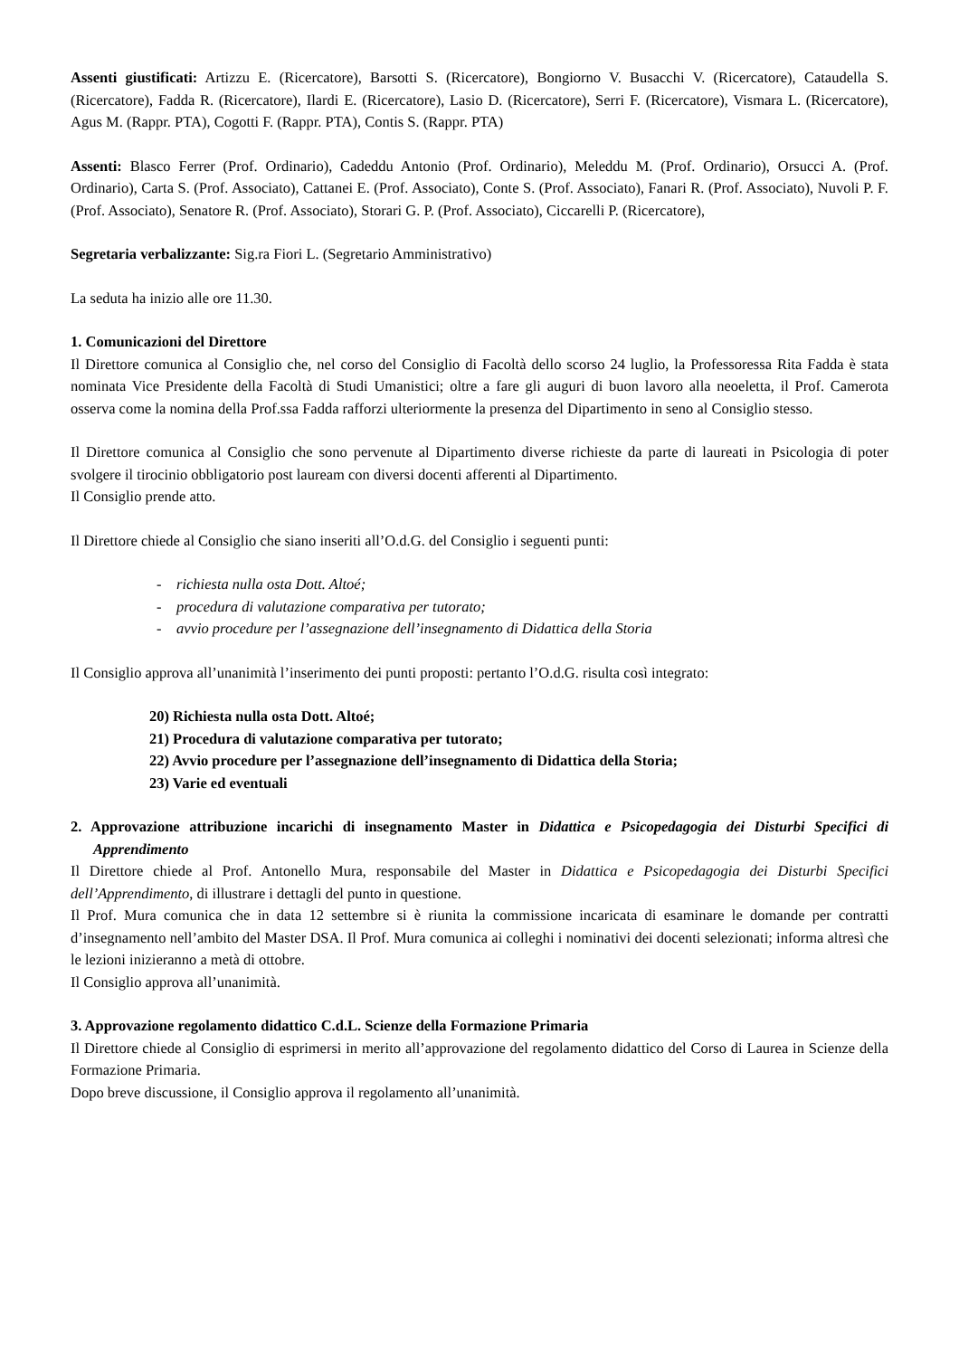Assenti giustificati: Artizzu E. (Ricercatore), Barsotti S. (Ricercatore), Bongiorno V. Busacchi V. (Ricercatore), Cataudella S. (Ricercatore), Fadda R. (Ricercatore), Ilardi E. (Ricercatore), Lasio D. (Ricercatore), Serri F. (Ricercatore), Vismara L. (Ricercatore), Agus M. (Rappr. PTA), Cogotti F. (Rappr. PTA), Contis S. (Rappr. PTA)
Assenti: Blasco Ferrer (Prof. Ordinario), Cadeddu Antonio (Prof. Ordinario), Meleddu M. (Prof. Ordinario), Orsucci A. (Prof. Ordinario), Carta S. (Prof. Associato), Cattanei E. (Prof. Associato), Conte S. (Prof. Associato), Fanari R. (Prof. Associato), Nuvoli P. F. (Prof. Associato), Senatore R. (Prof. Associato), Storari G. P. (Prof. Associato), Ciccarelli P. (Ricercatore),
Segretaria verbalizzante: Sig.ra Fiori L. (Segretario Amministrativo)
La seduta ha inizio alle ore 11.30.
1. Comunicazioni del Direttore
Il Direttore comunica al Consiglio che, nel corso del Consiglio di Facoltà dello scorso 24 luglio, la Professoressa Rita Fadda è stata nominata Vice Presidente della Facoltà di Studi Umanistici; oltre a fare gli auguri di buon lavoro alla neoeletta, il Prof. Camerota osserva come la nomina della Prof.ssa Fadda rafforzi ulteriormente la presenza del Dipartimento in seno al Consiglio stesso.
Il Direttore comunica al Consiglio che sono pervenute al Dipartimento diverse richieste da parte di laureati in Psicologia di poter svolgere il tirocinio obbligatorio post lauream con diversi docenti afferenti al Dipartimento.
Il Consiglio prende atto.
Il Direttore chiede al Consiglio che siano inseriti all’O.d.G. del Consiglio i seguenti punti:
- richiesta nulla osta Dott. Altoé;
- procedura di valutazione comparativa per tutorato;
- avvio procedure per l’assegnazione dell’insegnamento di Didattica della Storia
Il Consiglio approva all’unanimità l’inserimento dei punti proposti: pertanto l’O.d.G. risulta così integrato:
20) Richiesta nulla osta Dott. Altoé;
21) Procedura di valutazione comparativa per tutorato;
22) Avvio procedure per l’assegnazione dell’insegnamento di Didattica della Storia;
23) Varie ed eventuali
2. Approvazione attribuzione incarichi di insegnamento Master in Didattica e Psicopedagogia dei Disturbi Specifici di Apprendimento
Il Direttore chiede al Prof. Antonello Mura, responsabile del Master in Didattica e Psicopedagogia dei Disturbi Specifici dell’Apprendimento, di illustrare i dettagli del punto in questione.
Il Prof. Mura comunica che in data 12 settembre si è riunita la commissione incaricata di esaminare le domande per contratti d’insegnamento nell’ambito del Master DSA. Il Prof. Mura comunica ai colleghi i nominativi dei docenti selezionati; informa altresì che le lezioni inizieranno a metà di ottobre.
Il Consiglio approva all’unanimità.
3. Approvazione regolamento didattico C.d.L. Scienze della Formazione Primaria
Il Direttore chiede al Consiglio di esprimersi in merito all’approvazione del regolamento didattico del Corso di Laurea in Scienze della Formazione Primaria.
Dopo breve discussione, il Consiglio approva il regolamento all’unanimità.